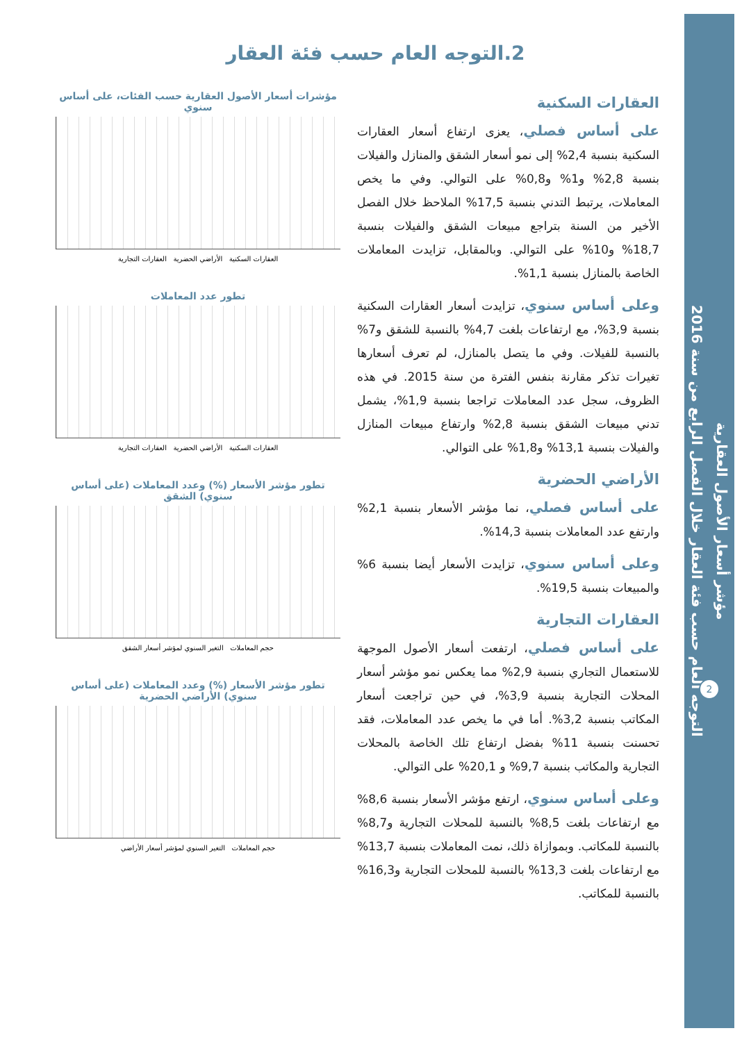مؤشر أسعار الأصول العقارية
التوجه العام حسب فئة العقار خلال الفصل الرابع من سنة 2016
2
2.التوجه العام حسب فئة العقار
العقارات السكنية
على أساس فصلي، يعزى ارتفاع أسعار العقارات السكنية بنسبة 2,4% إلى نمو أسعار الشقق والمنازل والفيلات بنسبة 2,8% و1% و0,8% على التوالي. وفي ما يخص المعاملات، يرتبط التدني بنسبة 17,5% الملاحظ خلال الفصل الأخير من السنة بتراجع مبيعات الشقق والفيلات بنسبة 18,7% و10% على التوالي. وبالمقابل، تزايدت المعاملات الخاصة بالمنازل بنسبة 1,1%.
وعلى أساس سنوي، تزايدت أسعار العقارات السكنية بنسبة 3,9%، مع ارتفاعات بلغت 4,7% بالنسبة للشقق و7% بالنسبة للفيلات. وفي ما يتصل بالمنازل، لم تعرف أسعارها تغيرات تذكر مقارنة بنفس الفترة من سنة 2015. في هذه الظروف، سجل عدد المعاملات تراجعا بنسبة 1,9%، يشمل تدني مبيعات الشقق بنسبة 2,8% وارتفاع مبيعات المنازل والفيلات بنسبة 13,1% و1,8% على التوالي.
الأراضي الحضرية
على أساس فصلي، نما مؤشر الأسعار بنسبة 2,1% وارتفع عدد المعاملات بنسبة 14,3%.
وعلى أساس سنوي، تزايدت الأسعار أيضا بنسبة 6% والمبيعات بنسبة 19,5%.
العقارات التجارية
على أساس فصلي، ارتفعت أسعار الأصول الموجهة للاستعمال التجاري بنسبة 2,9% مما يعكس نمو مؤشر أسعار المحلات التجارية بنسبة 3,9%، في حين تراجعت أسعار المكاتب بنسبة 3,2%. أما في ما يخص عدد المعاملات، فقد تحسنت بنسبة 11% بفضل ارتفاع تلك الخاصة بالمحلات التجارية والمكاتب بنسبة 9,7% و 20,1% على التوالي.
وعلى أساس سنوي، ارتفع مؤشر الأسعار بنسبة 8,6% مع ارتفاعات بلغت 8,5% بالنسبة للمحلات التجارية و8,7% بالنسبة للمكاتب. وبموازاة ذلك، نمت المعاملات بنسبة 13,7% مع ارتفاعات بلغت 13,3% بالنسبة للمحلات التجارية و16,3% بالنسبة للمكاتب.
مؤشرات أسعار الأصول العقارية حسب الفئات، على أساس سنوي
العقارات السكنية الأراضي الحضرية العقارات التجارية
تطور عدد المعاملات
العقارات السكنية الأراضي الحضرية العقارات التجارية
تطور مؤشر الأسعار (%) وعدد المعاملات (على أساس سنوي) الشقق
حجم المعاملات التغير السنوي لمؤشر أسعار الشقق
تطور مؤشر الأسعار (%) وعدد المعاملات (على أساس سنوي) الأراضي الحضرية
حجم المعاملات التغير السنوي لمؤشر أسعار الأراضي